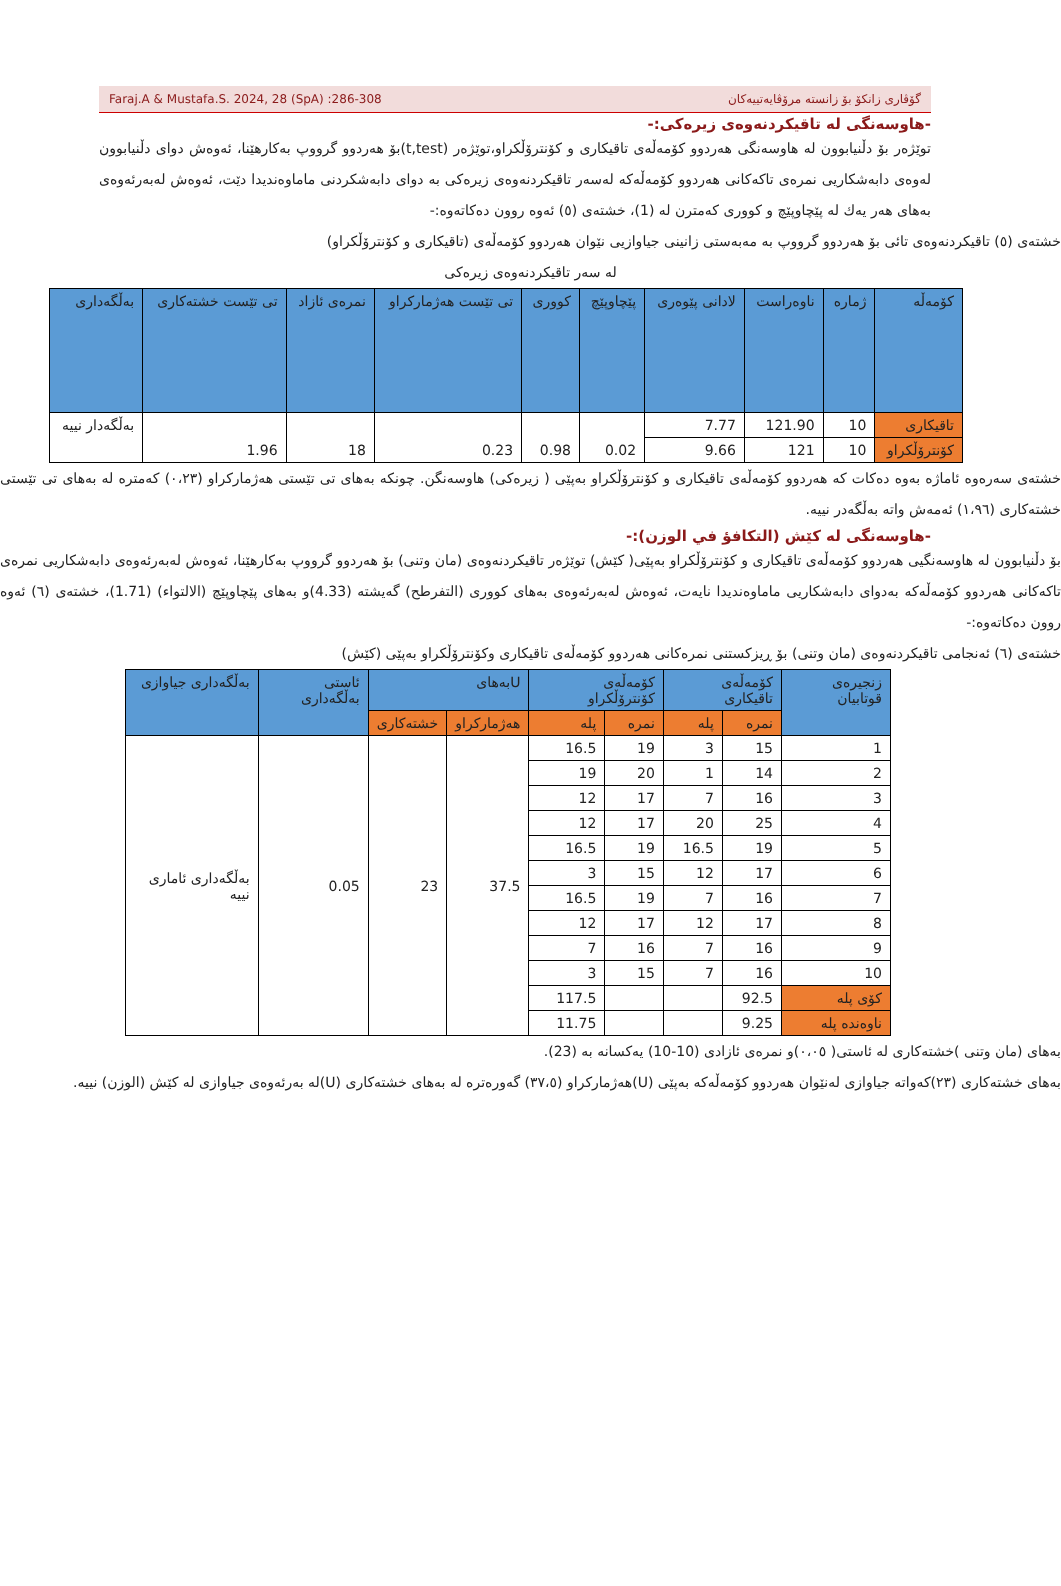Faraj.A & Mustafa.S. 2024, 28 (SpA) :286-308 گۆڤاری زانكۆ بۆ زانستە مرۆڤایەتییەكان
-هاوسەنگی لە تاقیکردنەوەی زیرەکی:-
توێژەر بۆ دڵنیابوون لە هاوسەنگی هەردوو کۆمەڵەی تاقیکاری و کۆنترۆڵکراو،توێژەر (t,test)بۆ هەردوو گرووپ بەکارهێنا، ئەوەش دوای دڵنیابوون لەوەی دابەشکاریی نمرەی تاکەکانی هەردوو کۆمەڵەکە لەسەر تاقیکردنەوەی زیرەکی بە دوای دابەشکردنی ماماوەندیدا دێت، ئەوەش لەبەرئەوەی بەهای هەر یەك لە پێچاوپێچ و کووری کەمترن لە (1)، خشتەی (٥) ئەوە روون دەکاتەوە:-
خشتەی (٥) تاقیکردنەوەی تائی بۆ هەردوو گرووپ بە مەبەستی زانینی جیاوازیی نێوان هەردوو کۆمەڵەی (تاقیکاری و کۆنترۆڵکراو)
لە سەر تاقیکردنەوەی زیرەکی
| کۆمەڵە | ژمارە | ناوەراست | لادانی پێوەری | پێچاوپێچ | کووری | تی تێست هەژمارکراو | نمرەی ئازاد | تی تێست خشتەکاری | بەڵگەداری |
| --- | --- | --- | --- | --- | --- | --- | --- | --- | --- |
| تاقیکاری | 10 | 121.90 | 7.77 | 0.02 | 0.98 | 0.23 | 18 | 1.96 | بەڵگەدار نییە |
| کۆنترۆڵکراو | 10 | 121 | 9.66 | | | | | | |
خشتەی سەرەوە ئاماژە بەوە دەکات کە هەردوو کۆمەڵەی تاقیکاری و کۆنترۆڵکراو بەپێی ( زیرەکی) هاوسەنگن. چونکە بەهای تی تێستی هەژمارکراو (٠،٢٣) کەمترە لە بەهای تی تێستی خشتەکاری (١،٩٦) ئەمەش واتە بەڵگەدر نییە.
-هاوسەنگی لە کێش (التكافؤ في الوزن):-
بۆ دڵنیابوون لە هاوسەنگیی هەردوو کۆمەڵەی تاقیکاری و کۆنترۆڵکراو بەپێی( کێش) توێژەر تاقیکردنەوەی (مان وتنی) بۆ هەردوو گرووپ بەکارهێنا، ئەوەش لەبەرئەوەی دابەشکاریی نمرەی تاکەکانی هەردوو کۆمەڵەکە بەدوای دابەشکاریی ماماوەندیدا نایەت، ئەوەش لەبەرئەوەی بەهای کووری (التفرطح) گەیشتە (4.33)و بەهای پێچاوپێچ (الالتواء) (1.71)، خشتەی (٦) ئەوە روون دەکاتەوە:-
خشتەی (٦) ئەنجامی تاقیکردنەوەی (مان وتنی) بۆ ڕیزکستنی نمرەکانی هەردوو کۆمەڵەی تاقیکاری وکۆنترۆڵکراو بەپێی (کێش)
| زنجیرەی قوتابیان | کۆمەڵەی تاقیکاری | | کۆمەڵەی کۆنترۆڵکراو | | Uبەهای | | ئاستی بەڵگەداری | بەڵگەداری جیاوازی |
| --- | --- | --- | --- | --- | --- | --- | --- | --- |
| | نمرە | پلە | نمرە | پلە | هەژمارکراو | خشتەکاری | | |
| 1 | 15 | 3 | 19 | 16.5 | 37.5 | 23 | 0.05 | بەڵگەداری ئاماری نییە |
| 2 | 14 | 1 | 20 | 19 | | | | |
| 3 | 16 | 7 | 17 | 12 | | | | |
| 4 | 25 | 20 | 17 | 12 | | | | |
| 5 | 19 | 16.5 | 19 | 16.5 | | | | |
| 6 | 17 | 12 | 15 | 3 | | | | |
| 7 | 16 | 7 | 19 | 16.5 | | | | |
| 8 | 17 | 12 | 17 | 12 | | | | |
| 9 | 16 | 7 | 16 | 7 | | | | |
| 10 | 16 | 7 | 15 | 3 | | | | |
| کۆی پلە | 92.5 | | | 117.5 | | | | |
| ناوەندە پلە | 9.25 | | | 11.75 | | | | |
بەهای (مان وتنی )خشتەکاری لە ئاستی( ٠،٠٥)و نمرەی ئازادی (10-10) یەکسانە بە (23).
بەهای خشتەکاری (٢٣)کەواتە جیاوازی لەنێوان هەردوو کۆمەڵەکە بەپێی (U)هەژمارکراو (٣٧،٥) گەورەترە لە بەهای خشتەکاری (U)لە بەرئەوەی جیاوازی لە کێش (الوزن) نییە.